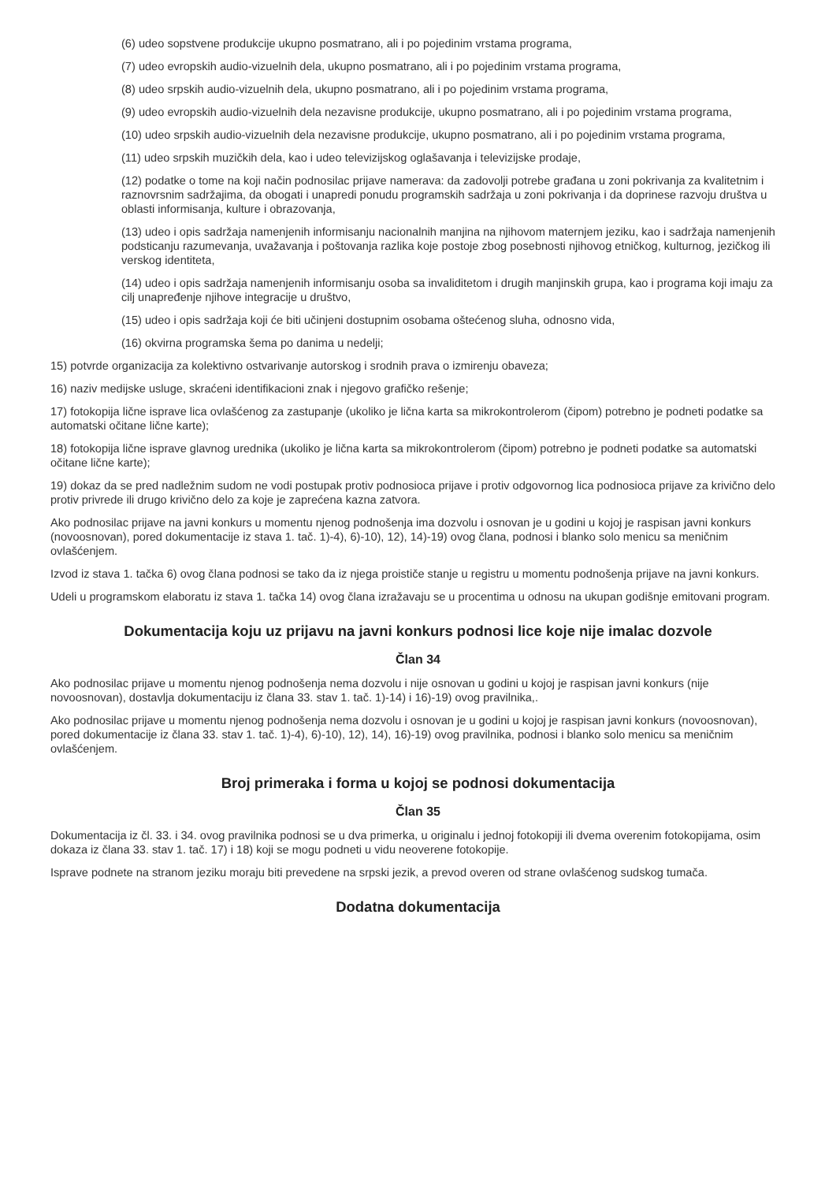(6) udeo sopstvene produkcije ukupno posmatrano, ali i po pojedinim vrstama programa,
(7) udeo evropskih audio-vizuelnih dela, ukupno posmatrano, ali i po pojedinim vrstama programa,
(8) udeo srpskih audio-vizuelnih dela, ukupno posmatrano, ali i po pojedinim vrstama programa,
(9) udeo evropskih audio-vizuelnih dela nezavisne produkcije, ukupno posmatrano, ali i po pojedinim vrstama programa,
(10) udeo srpskih audio-vizuelnih dela nezavisne produkcije, ukupno posmatrano, ali i po pojedinim vrstama programa,
(11) udeo srpskih muzičkih dela, kao i udeo televizijskog oglašavanja i televizijske prodaje,
(12) podatke o tome na koji način podnosilac prijave namerava: da zadovolji potrebe građana u zoni pokrivanja za kvalitetnim i raznovrsnim sadržajima, da obogati i unapredi ponudu programskih sadržaja u zoni pokrivanja i da doprinese razvoju društva u oblasti informisanja, kulture i obrazovanja,
(13) udeo i opis sadržaja namenjenih informisanju nacionalnih manjina na njihovom maternjem jeziku, kao i sadržaja namenjenih podsticanju razumevanja, uvažavanja i poštovanja razlika koje postoje zbog posebnosti njihovog etničkog, kulturnog, jezičkog ili verskog identiteta,
(14) udeo i opis sadržaja namenjenih informisanju osoba sa invaliditetom i drugih manjinskih grupa, kao i programa koji imaju za cilj unapređenje njihove integracije u društvo,
(15) udeo i opis sadržaja koji će biti učinjeni dostupnim osobama oštećenog sluha, odnosno vida,
(16) okvirna programska šema po danima u nedelji;
15) potvrde organizacija za kolektivno ostvarivanje autorskog i srodnih prava o izmirenju obaveza;
16) naziv medijske usluge, skraćeni identifikacioni znak i njegovo grafičko rešenje;
17) fotokopija lične isprave lica ovlašćenog za zastupanje (ukoliko je lična karta sa mikrokontrolerom (čipom) potrebno je podneti podatke sa automatski očitane lične karte);
18) fotokopija lične isprave glavnog urednika (ukoliko je lična karta sa mikrokontrolerom (čipom) potrebno je podneti podatke sa automatski očitane lične karte);
19) dokaz da se pred nadležnim sudom ne vodi postupak protiv podnosioca prijave i protiv odgovornog lica podnosioca prijave za krivično delo protiv privrede ili drugo krivično delo za koje je zaprećena kazna zatvora.
Ako podnosilac prijave na javni konkurs u momentu njenog podnošenja ima dozvolu i osnovan je u godini u kojoj je raspisan javni konkurs (novoosnovan), pored dokumentacije iz stava 1. tač. 1)-4), 6)-10), 12), 14)-19) ovog člana, podnosi i blanko solo menicu sa meničnim ovlašćenjem.
Izvod iz stava 1. tačka 6) ovog člana podnosi se tako da iz njega proističe stanje u registru u momentu podnošenja prijave na javni konkurs.
Udeli u programskom elaboratu iz stava 1. tačka 14) ovog člana izražavaju se u procentima u odnosu na ukupan godišnje emitovani program.
Dokumentacija koju uz prijavu na javni konkurs podnosi lice koje nije imalac dozvole
Član 34
Ako podnosilac prijave u momentu njenog podnošenja nema dozvolu i nije osnovan u godini u kojoj je raspisan javni konkurs (nije novoosnovan), dostavlja dokumentaciju iz člana 33. stav 1. tač. 1)-14) i 16)-19) ovog pravilnika,.
Ako podnosilac prijave u momentu njenog podnošenja nema dozvolu i osnovan je u godini u kojoj je raspisan javni konkurs (novoosnovan), pored dokumentacije iz člana 33. stav 1. tač. 1)-4), 6)-10), 12), 14), 16)-19) ovog pravilnika, podnosi i blanko solo menicu sa meničnim ovlašćenjem.
Broj primeraka i forma u kojoj se podnosi dokumentacija
Član 35
Dokumentacija iz čl. 33. i 34. ovog pravilnika podnosi se u dva primerka, u originalu i jednoj fotokopiji ili dvema overenim fotokopijama, osim dokaza iz člana 33. stav 1. tač. 17) i 18) koji se mogu podneti u vidu neoverene fotokopije.
Isprave podnete na stranom jeziku moraju biti prevedene na srpski jezik, a prevod overen od strane ovlašćenog sudskog tumača.
Dodatna dokumentacija